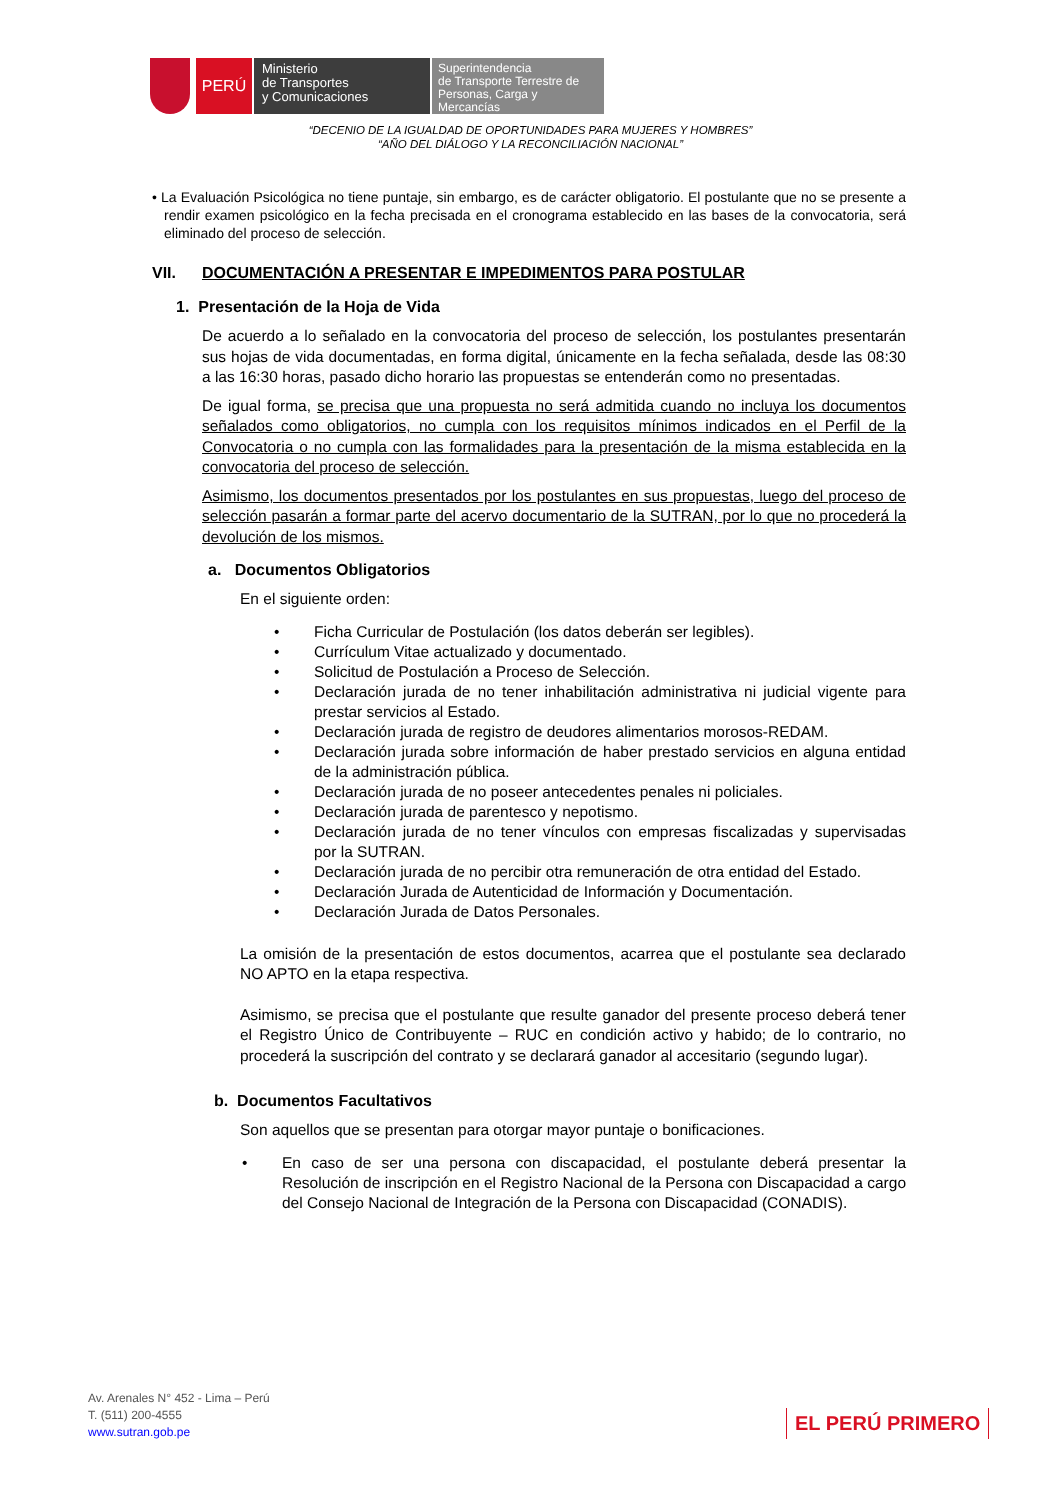PERÚ
Ministerio
de Transportes
y Comunicaciones
Superintendencia
de Transporte Terrestre de
Personas, Carga y Mercancías
“DECENIO DE LA IGUALDAD DE OPORTUNIDADES PARA MUJERES Y HOMBRES”
“AÑO DEL DIÁLOGO Y LA RECONCILIACIÓN NACIONAL”
• La Evaluación Psicológica no tiene puntaje, sin embargo, es de carácter obligatorio. El postulante que no se presente a rendir examen psicológico en la fecha precisada en el cronograma establecido en las bases de la convocatoria, será eliminado del proceso de selección.
VII. DOCUMENTACIÓN A PRESENTAR E IMPEDIMENTOS PARA POSTULAR
1. Presentación de la Hoja de Vida
De acuerdo a lo señalado en la convocatoria del proceso de selección, los postulantes presentarán sus hojas de vida documentadas, en forma digital, únicamente en la fecha señalada, desde las 08:30 a las 16:30 horas, pasado dicho horario las propuestas se entenderán como no presentadas.
De igual forma, se precisa que una propuesta no será admitida cuando no incluya los documentos señalados como obligatorios, no cumpla con los requisitos mínimos indicados en el Perfil de la Convocatoria o no cumpla con las formalidades para la presentación de la misma establecida en la convocatoria del proceso de selección.
Asimismo, los documentos presentados por los postulantes en sus propuestas, luego del proceso de selección pasarán a formar parte del acervo documentario de la SUTRAN, por lo que no procederá la devolución de los mismos.
a. Documentos Obligatorios
En el siguiente orden:
• Ficha Curricular de Postulación (los datos deberán ser legibles).
• Currículum Vitae actualizado y documentado.
• Solicitud de Postulación a Proceso de Selección.
• Declaración jurada de no tener inhabilitación administrativa ni judicial vigente para prestar servicios al Estado.
• Declaración jurada de registro de deudores alimentarios morosos-REDAM.
• Declaración jurada sobre información de haber prestado servicios en alguna entidad de la administración pública.
• Declaración jurada de no poseer antecedentes penales ni policiales.
• Declaración jurada de parentesco y nepotismo.
• Declaración jurada de no tener vínculos con empresas fiscalizadas y supervisadas por la SUTRAN.
• Declaración jurada de no percibir otra remuneración de otra entidad del Estado.
• Declaración Jurada de Autenticidad de Información y Documentación.
• Declaración Jurada de Datos Personales.
La omisión de la presentación de estos documentos, acarrea que el postulante sea declarado NO APTO en la etapa respectiva.
Asimismo, se precisa que el postulante que resulte ganador del presente proceso deberá tener el Registro Único de Contribuyente – RUC en condición activo y habido; de lo contrario, no procederá la suscripción del contrato y se declarará ganador al accesitario (segundo lugar).
b. Documentos Facultativos
Son aquellos que se presentan para otorgar mayor puntaje o bonificaciones.
• En caso de ser una persona con discapacidad, el postulante deberá presentar la Resolución de inscripción en el Registro Nacional de la Persona con Discapacidad a cargo del Consejo Nacional de Integración de la Persona con Discapacidad (CONADIS).
Av. Arenales N° 452 - Lima – Perú
T. (511) 200-4555
www.sutran.gob.pe
EL PERÚ PRIMERO